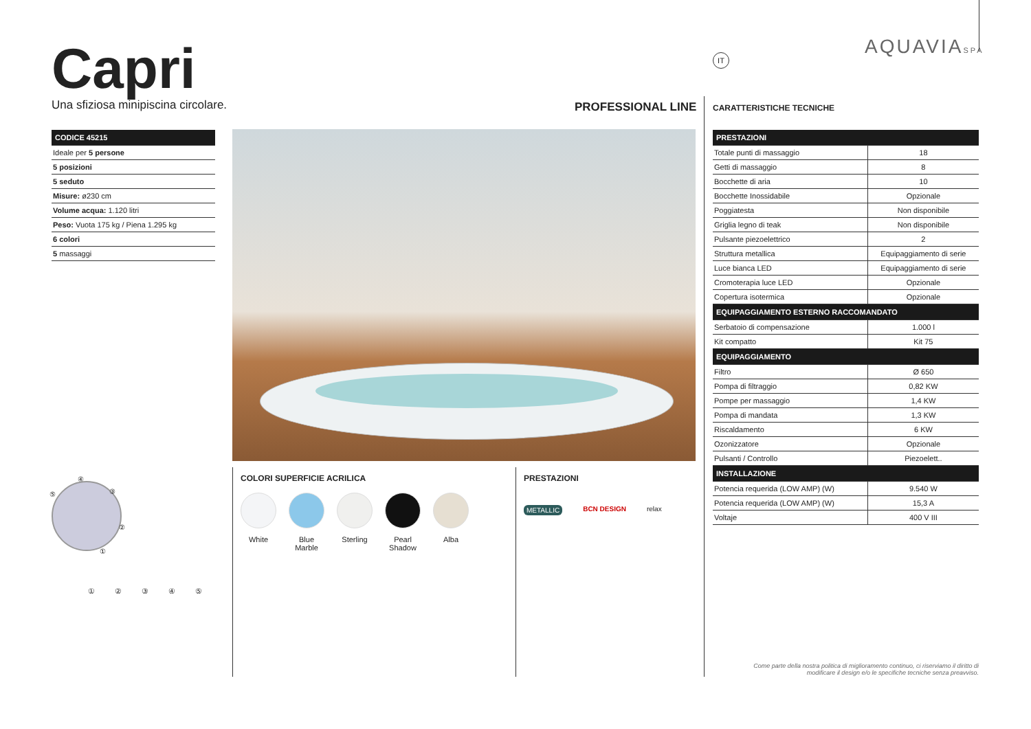Capri
Una sfiziosa minipiscina circolare.
PROFESSIONAL LINE
IT AQUAVIASPA
CARATTERISTICHE TECNICHE
| CODICE 45215 |
| --- |
| Ideale per 5 persone |
| 5 posizioni |
| 5 seduto |
| Misure: ø230 cm |
| Volume acqua: 1.120 litri |
| Peso: Vuota 175 kg / Piena 1.295 kg |
| 6 colori |
| 5 massaggi |
④
⑤ ③
②
①
① ② ③ ④ ⑤
COLORI SUPERFICIE ACRILICA
White Blue Marble
Sterling
Pearl Shadow
Alba
PRESTAZIONI
METALLIC BCN DESIGN relax
| PRESTAZIONI | |
| --- | --- |
| Totale punti di massaggio | 18 |
| Getti di massaggio | 8 |
| Bocchette di aria | 10 |
| Bocchette Inossidabile | Opzionale |
| Poggiatesta | Non disponibile |
| Griglia legno di teak | Non disponibile |
| Pulsante piezoelettrico | 2 |
| Struttura metallica | Equipaggiamento di serie |
| Luce bianca LED | Equipaggiamento di serie |
| Cromoterapia luce LED | Opzionale |
| Copertura isotermica | Opzionale |
| EQUIPAGGIAMENTO ESTERNO RACCOMANDATO | |
| Serbatoio di compensazione | 1.000 l |
| Kit compatto | Kit 75 |
| EQUIPAGGIAMENTO | |
| Filtro | Ø 650 |
| Pompa di filtraggio | 0,82 KW |
| Pompe per massaggio | 1,4 KW |
| Pompa di mandata | 1,3 KW |
| Riscaldamento | 6 KW |
| Ozonizzatore | Opzionale |
| Pulsanti / Controllo | Piezoelett.. |
| INSTALLAZIONE | |
| Potencia requerida (LOW AMP) (W) | 9.540 W |
| Potencia requerida (LOW AMP) (W) | 15,3 A |
| Voltaje | 400 V III |
Come parte della nostra politica di miglioramento continuo, ci riserviamo il diritto di modificare il design e/o le specifiche tecniche senza preavviso.